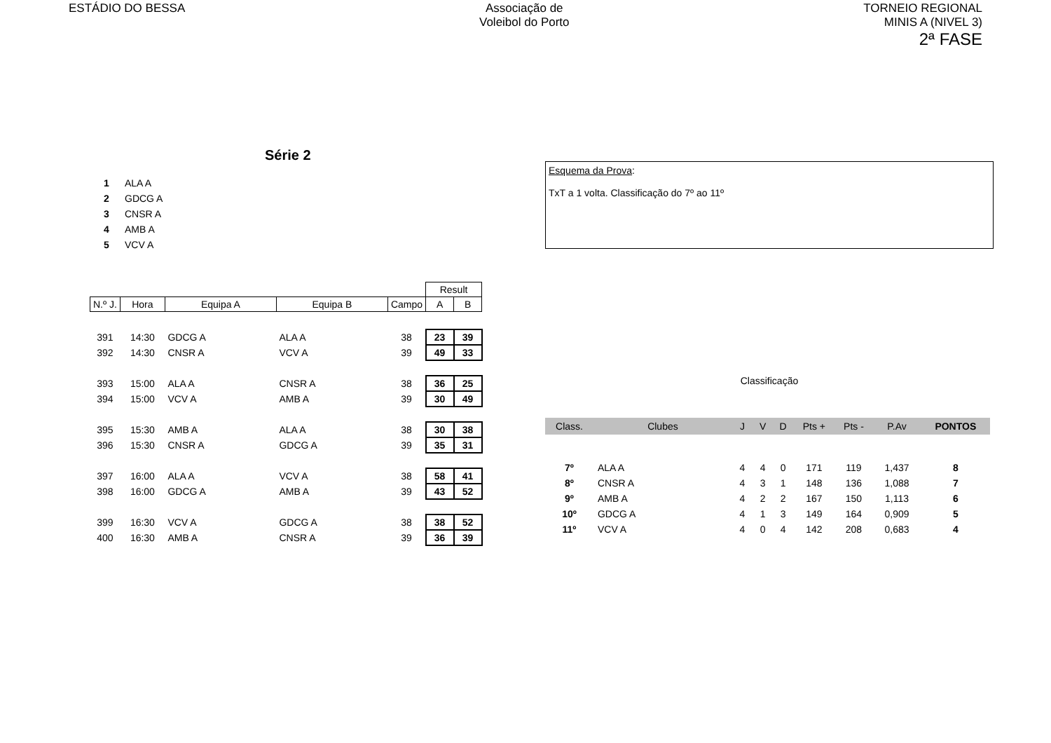ESTÁDIO DO BESSA Associação de
Voleibol do Porto
TORNEIO REGIONAL
MINIS A (NIVEL 3)
2ª FASE
Série 2
1 ALA A
2 GDCG A
3 CNSR A
4 AMB A
5 VCV A
| | | | | | Result | |
| N.º J. | Hora | Equipa A | Equipa B | Campo | A | B |
| 391 | 14:30 | GDCG A | ALA A | 38 | 23 | 39 |
| 392 | 14:30 | CNSR A | VCV A | 39 | 49 | 33 |
| 393 | 15:00 | ALA A | CNSR A | 38 | 36 | 25 |
| 394 | 15:00 | VCV A | AMB A | 39 | 30 | 49 |
| 395 | 15:30 | AMB A | ALA A | 38 | 30 | 38 |
| 396 | 15:30 | CNSR A | GDCG A | 39 | 35 | 31 |
| 397 | 16:00 | ALA A | VCV A | 38 | 58 | 41 |
| 398 | 16:00 | GDCG A | AMB A | 39 | 43 | 52 |
| 399 | 16:30 | VCV A | GDCG A | 38 | 38 | 52 |
| 400 | 16:30 | AMB A | CNSR A | 39 | 36 | 39 |
Esquema da Prova:
TxT a 1 volta. Classificação do 7º ao 11º
Classificação
| Class. | Clubes | J | V | D | Pts + | Pts - | P.Av | PONTOS |
| --- | --- | --- | --- | --- | --- | --- | --- | --- |
| 7º | ALA A | 4 | 4 | 0 | 171 | 119 | 1,437 | 8 |
| 8º | CNSR A | 4 | 3 | 1 | 148 | 136 | 1,088 | 7 |
| 9º | AMB A | 4 | 2 | 2 | 167 | 150 | 1,113 | 6 |
| 10º | GDCG A | 4 | 1 | 3 | 149 | 164 | 0,909 | 5 |
| 11º | VCV A | 4 | 0 | 4 | 142 | 208 | 0,683 | 4 |